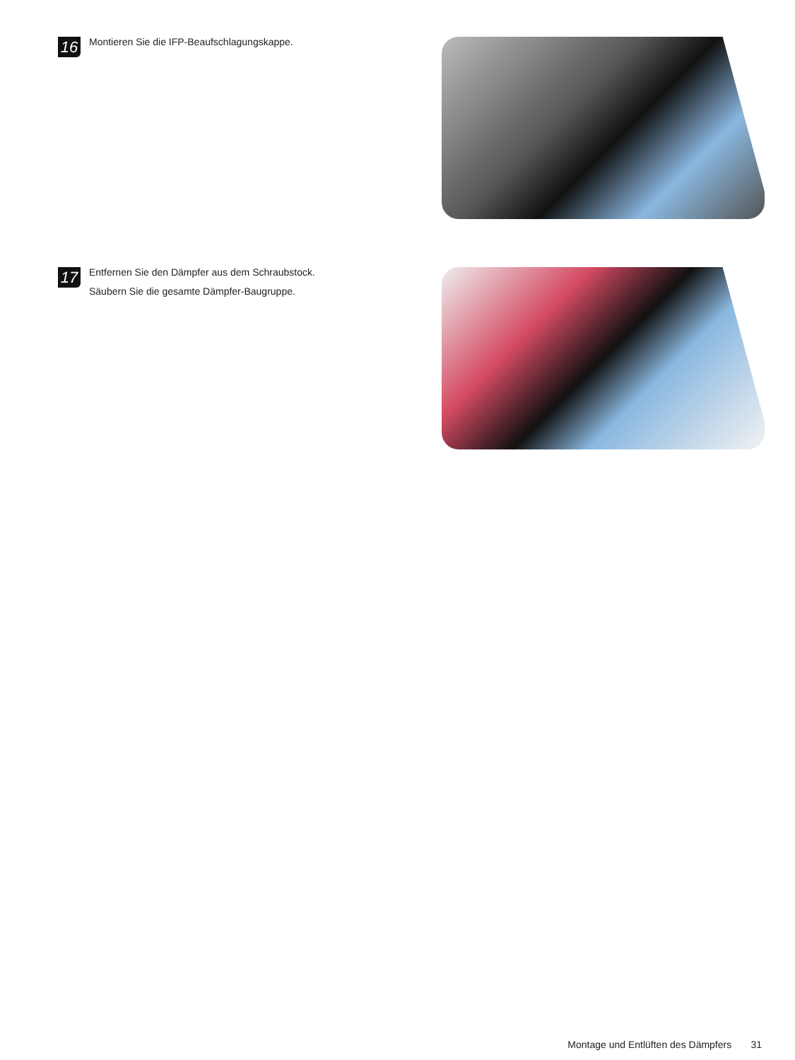16
Montieren Sie die IFP-Beaufschlagungskappe.
17
Entfernen Sie den Dämpfer aus dem Schraubstock.
Säubern Sie die gesamte Dämpfer-Baugruppe.
Montage und Entlüften des Dämpfers 31